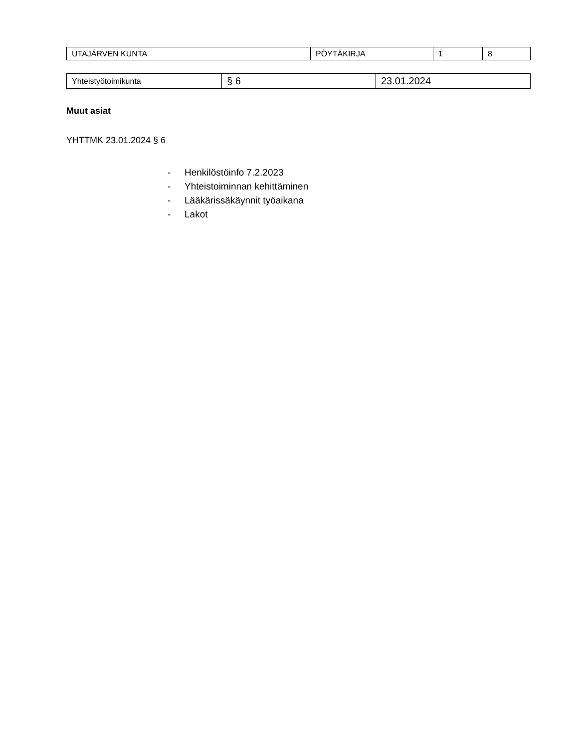| UTAJÄRVEN KUNTA | PÖYTÄKIRJA | 1 | 8 |
| Yhteistyötoimikunta | § 6 | 23.01.2024 |
Muut asiat
YHTTMK 23.01.2024 § 6
- Henkilöstöinfo 7.2.2023
- Yhteistoiminnan kehittäminen
- Lääkärissäkäynnit työaikana
- Lakot